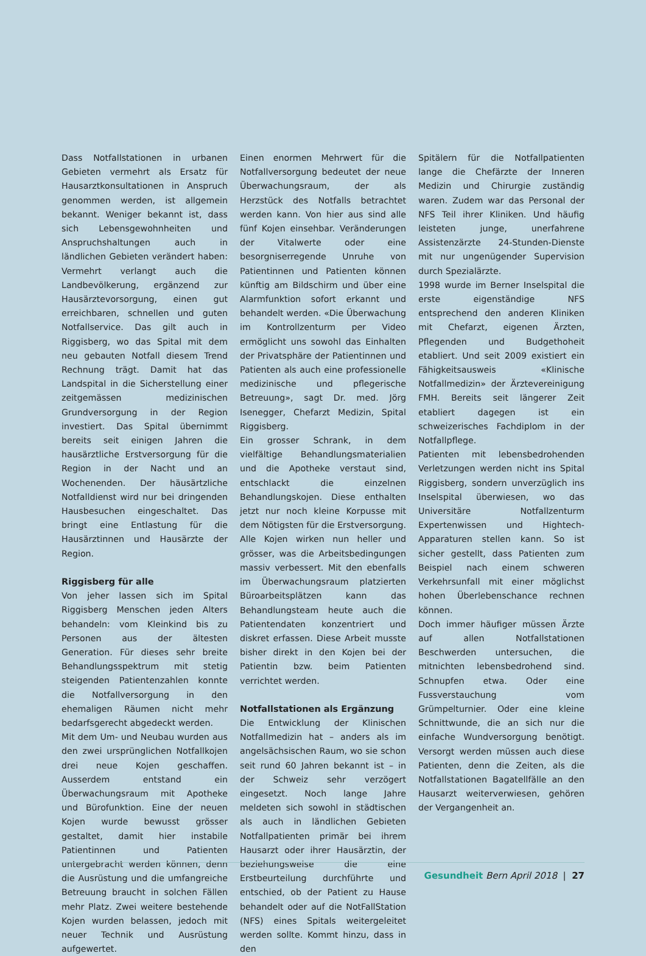Dass Notfallstationen in urbanen Gebieten vermehrt als Ersatz für Hausarztkonsultationen in Anspruch genommen werden, ist allgemein bekannt. Weniger bekannt ist, dass sich Lebensgewohnheiten und Anspruchshaltungen auch in ländlichen Gebieten verändert haben: Vermehrt verlangt auch die Landbevölkerung, ergänzend zur Hausärztevorsorgung, einen gut erreichbaren, schnellen und guten Notfallservice. Das gilt auch in Riggisberg, wo das Spital mit dem neu gebauten Notfall diesem Trend Rechnung trägt. Damit hat das Landspital in die Sicherstellung einer zeitgemässen medizinischen Grundversorgung in der Region investiert. Das Spital übernimmt bereits seit einigen Jahren die hausärztliche Erstversorgung für die Region in der Nacht und an Wochenenden. Der häusärtzliche Notfalldienst wird nur bei dringenden Hausbesuchen eingeschaltet. Das bringt eine Entlastung für die Hausärztinnen und Hausärzte der Region.
Riggisberg für alle
Von jeher lassen sich im Spital Riggisberg Menschen jeden Alters behandeln: vom Kleinkind bis zu Personen aus der ältesten Generation. Für dieses sehr breite Behandlungsspektrum mit stetig steigenden Patientenzahlen konnte die Notfallversorgung in den ehemaligen Räumen nicht mehr bedarfsgerecht abgedeckt werden.
Mit dem Um- und Neubau wurden aus den zwei ursprünglichen Notfallkojen drei neue Kojen geschaffen. Ausserdem entstand ein Überwachungsraum mit Apotheke und Bürofunktion. Eine der neuen Kojen wurde bewusst grösser gestaltet, damit hier instabile Patientinnen und Patienten untergebracht werden können, denn die Ausrüstung und die umfangreiche Betreuung braucht in solchen Fällen mehr Platz. Zwei weitere bestehende Kojen wurden belassen, jedoch mit neuer Technik und Ausrüstung aufgewertet.
Einen enormen Mehrwert für die Notfallversorgung bedeutet der neue Überwachungsraum, der als Herzstück des Notfalls betrachtet werden kann. Von hier aus sind alle fünf Kojen einsehbar. Veränderungen der Vitalwerte oder eine besorgniserregende Unruhe von Patientinnen und Patienten können künftig am Bildschirm und über eine Alarmfunktion sofort erkannt und behandelt werden. «Die Überwachung im Kontrollzenturm per Video ermöglicht uns sowohl das Einhalten der Privatsphäre der Patientinnen und Patienten als auch eine professionelle medizinische und pflegerische Betreuung», sagt Dr. med. Jörg Isenegger, Chefarzt Medizin, Spital Riggisberg.
Ein grosser Schrank, in dem vielfältige Behandlungsmaterialien und die Apotheke verstaut sind, entschlackt die einzelnen Behandlungskojen. Diese enthalten jetzt nur noch kleine Korpusse mit dem Nötigsten für die Erstversorgung. Alle Kojen wirken nun heller und grösser, was die Arbeitsbedingungen massiv verbessert. Mit den ebenfalls im Überwachungsraum platzierten Büroarbeitsplätzen kann das Behandlungsteam heute auch die Patientendaten konzentriert und diskret erfassen. Diese Arbeit musste bisher direkt in den Kojen bei der Patientin bzw. beim Patienten verrichtet werden.
Notfallstationen als Ergänzung
Die Entwicklung der Klinischen Notfallmedizin hat – anders als im angelsächsischen Raum, wo sie schon seit rund 60 Jahren bekannt ist – in der Schweiz sehr verzögert eingesetzt. Noch lange Jahre meldeten sich sowohl in städtischen als auch in ländlichen Gebieten Notfallpatienten primär bei ihrem Hausarzt oder ihrer Hausärztin, der beziehungsweise die eine Erstbeurteilung durchführte und entschied, ob der Patient zu Hause behandelt oder auf die NotFallStation (NFS) eines Spitals weitergeleitet werden sollte. Kommt hinzu, dass in den
Spitälern für die Notfallpatienten lange die Chefärzte der Inneren Medizin und Chirurgie zuständig waren. Zudem war das Personal der NFS Teil ihrer Kliniken. Und häufig leisteten junge, unerfahrene Assistenzärzte 24-Stunden-Dienste mit nur ungenügender Supervision durch Spezialärzte.
1998 wurde im Berner Inselspital die erste eigenständige NFS entsprechend den anderen Kliniken mit Chefarzt, eigenen Ärzten, Pflegenden und Budgethoheit etabliert. Und seit 2009 existiert ein Fähigkeitsausweis «Klinische Notfallmedizin» der Ärztevereinigung FMH. Bereits seit längerer Zeit etabliert dagegen ist ein schweizerisches Fachdiplom in der Notfallpflege.
Patienten mit lebensbedrohenden Verletzungen werden nicht ins Spital Riggisberg, sondern unverzüglich ins Inselspital überwiesen, wo das Universitäre Notfallzenturm Expertenwissen und Hightech-Apparaturen stellen kann. So ist sicher gestellt, dass Patienten zum Beispiel nach einem schweren Verkehrsunfall mit einer möglichst hohen Überlebenschance rechnen können.
Doch immer häufiger müssen Ärzte auf allen Notfallstationen Beschwerden untersuchen, die mitnichten lebensbedrohend sind. Schnupfen etwa. Oder eine Fussverstauchung vom Grümpelturnier. Oder eine kleine Schnittwunde, die an sich nur die einfache Wundversorgung benötigt. Versorgt werden müssen auch diese Patienten, denn die Zeiten, als die Notfallstationen Bagatellfälle an den Hausarzt weiterverwiesen, gehören der Vergangenheit an.
Gesundheit Bern April 2018 | 27